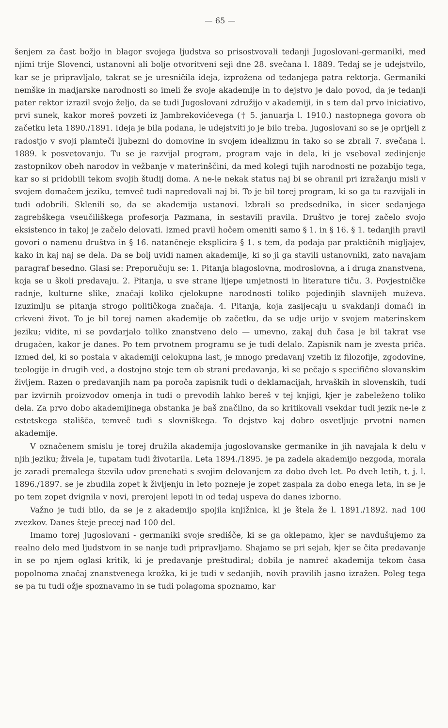— 65 —
šenjem za čast božjo in blagor svojega ljudstva so prisostvovali tedanji Jugoslovani-germaniki, med njimi trije Slovenci, ustanovni ali bolje otvoritveni seji dne 28. svečana l. 1889. Tedaj se je udejstvilo, kar se je pripravljalo, takrat se je uresničila ideja, izprožena od tedanjega patra rektorja. Germaniki nemške in madjarske narodnosti so imeli že svoje akademije in to dejstvo je dalo povod, da je tedanji pater rektor izrazil svojo željo, da se tudi Jugoslovani združijo v akademiji, in s tem dal prvo iniciativo, prvi sunek, kakor moreš povzeti iz Jambrekovićevega († 5. januarja l. 1910.) nastopnega govora ob začetku leta 1890./1891. Ideja je bila podana, le udejstviti jo je bilo treba. Jugoslovani so se je oprijeli z radostjo v svoji plamteči ljubezni do domovine in svojem idealizmu in tako so se zbrali 7. svečana l. 1889. k posvetovanju. Tu se je razvijal program, program vaje in dela, ki je vseboval zedinjenje zastopnikov obeh narodov in vežbanje v materinščini, da med kolegi tujih narodnosti ne pozabijo tega, kar so si pridobili tekom svojih študij doma. A ne-le nekak status naj bi se ohranil pri izražanju misli v svojem domačem jeziku, temveč tudi napredovali naj bi. To je bil torej program, ki so ga tu razvijali in tudi odobrili. Sklenili so, da se akademija ustanovi. Izbrali so predsednika, in sicer sedanjega zagrebškega vseučiliškega profesorja Pazmana, in sestavili pravila. Društvo je torej začelo svojo eksistenco in takoj je začelo delovati. Izmed pravil hočem omeniti samo § 1. in § 16. § 1. tedanjih pravil govori o namenu društva in § 16. natančneje eksplicira § 1. s tem, da podaja par praktičnih migljajev, kako in kaj naj se dela. Da se bolj uvidi namen akademije, ki so ji ga stavili ustanovniki, zato navajam paragraf besedno. Glasi se: Preporučuju se: 1. Pitanja blagoslovna, modroslovna, a i druga znanstvena, koja se u školi predavaju. 2. Pitanja, u sve strane lijepe umjetnosti in literature tiču. 3. Povjestničke radnje, kulturne slike, značaji koliko cjelokupne narodnosti toliko pojedinjih slavnijeh muževa. Izuzimlju se pitanja strogo političkoga značaja. 4. Pitanja, koja zasijecaju u svakdanji domaći in crkveni život. To je bil torej namen akademije ob začetku, da se udje urijo v svojem materinskem jeziku; vidite, ni se povdarjalo toliko znanstveno delo — umevno, zakaj duh časa je bil takrat vse drugačen, kakor je danes. Po tem prvotnem programu se je tudi delalo. Zapisnik nam je zvesta priča. Izmed del, ki so postala v akademiji celokupna last, je mnogo predavanj vzetih iz filozofije, zgodovine, teologije in drugih ved, a dostojno stoje tem ob strani predavanja, ki se pečajo s specifično slovanskim življem. Razen o predavanjih nam pa poroča zapisnik tudi o deklamacijah, hrvaških in slovenskih, tudi par izvirnih proizvodov omenja in tudi o prevodih lahko bereš v tej knjigi, kjer je zabeleženo toliko dela. Za prvo dobo akademijinega obstanka je baš značilno, da so kritikovali vsekdar tudi jezik ne-le z estetskega stališča, temveč tudi s slovniškega. To dejstvo kaj dobro osvetljuje prvotni namen akademije.
V označenem smislu je torej družila akademija jugoslovanske germanike in jih navajala k delu v njih jeziku; živela je, tupatam tudi životarila. Leta 1894./1895. je pa zadela akademijo nezgoda, morala je zaradi premalega števila udov prenehati s svojim delovanjem za dobo dveh let. Po dveh letih, t. j. l. 1896./1897. se je zbudila zopet k življenju in leto pozneje je zopet zaspala za dobo enega leta, in se je po tem zopet dvignila v novi, prerojeni lepoti in od tedaj uspeva do danes izborno.
Važno je tudi bilo, da se je z akademijo spojila knjižnica, ki je štela že l. 1891./1892. nad 100 zvezkov. Danes šteje precej nad 100 del.
Imamo torej Jugoslovani - germaniki svoje središče, ki se ga oklepamo, kjer se navdušujemo za realno delo med ljudstvom in se nanje tudi pripravljamo. Shajamo se pri sejah, kjer se čita predavanje in se po njem oglasi kritik, ki je predavanje preštudiral; dobila je namreč akademija tekom časa popolnoma značaj znanstvenega krožka, ki je tudi v sedanjih, novih pravilih jasno izražen. Poleg tega se pa tu tudi ožje spoznavamo in se tudi polagoma spoznamo, kar